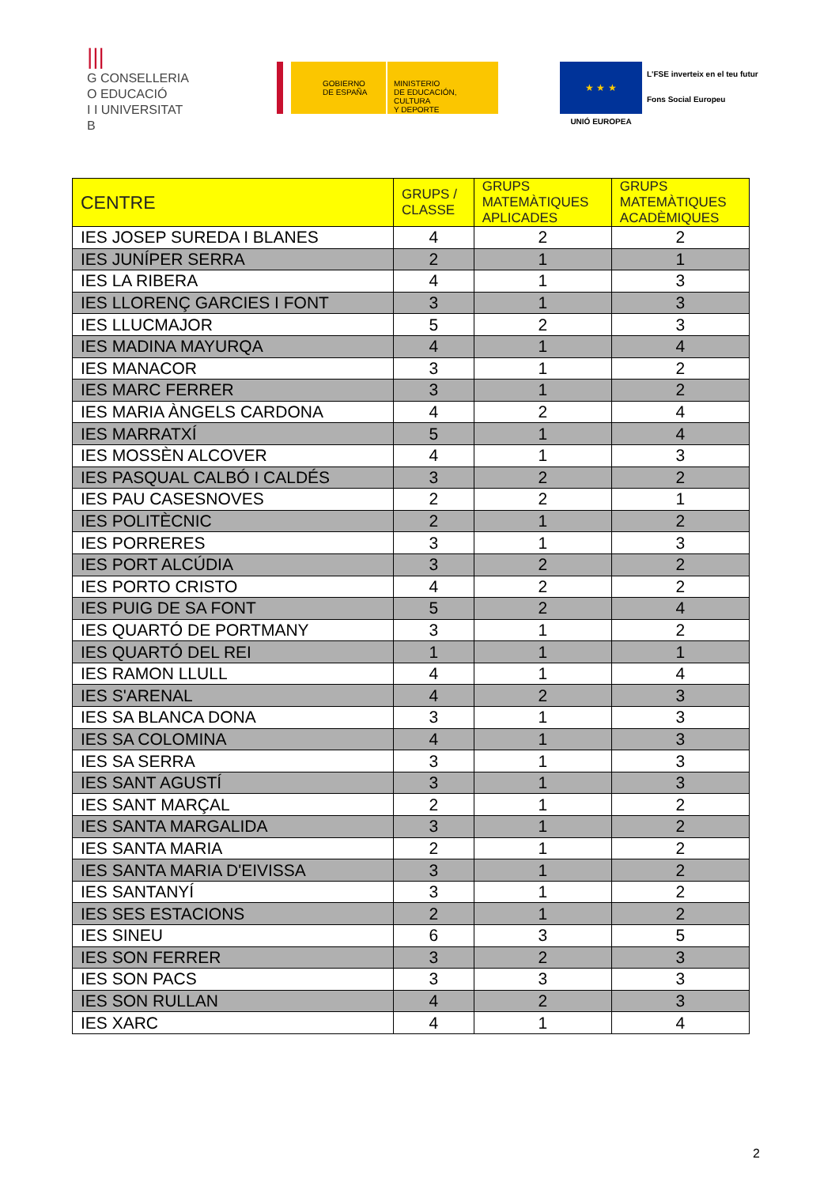|||
G CONSELLERIA
O EDUCACIÓ
I I UNIVERSITAT
B
GOBIERNO
DE ESPAÑA
MINISTERIO
DE EDUCACIÓN, CULTURA
Y DEPORTE
★ ★ ★
UNIÓ EUROPEA
L'FSE inverteix en el teu futur
Fons Social Europeu
| CENTRE | GRUPS / CLASSE | GRUPS MATEMÀTIQUES APLICADES | GRUPS MATEMÀTIQUES ACADÈMIQUES |
| --- | --- | --- | --- |
| IES JOSEP SUREDA I BLANES | 4 | 2 | 2 |
| IES JUNÍPER SERRA | 2 | 1 | 1 |
| IES LA RIBERA | 4 | 1 | 3 |
| IES LLORENÇ GARCIES I FONT | 3 | 1 | 3 |
| IES LLUCMAJOR | 5 | 2 | 3 |
| IES MADINA MAYURQA | 4 | 1 | 4 |
| IES MANACOR | 3 | 1 | 2 |
| IES MARC FERRER | 3 | 1 | 2 |
| IES MARIA ÀNGELS CARDONA | 4 | 2 | 4 |
| IES MARRATXÍ | 5 | 1 | 4 |
| IES MOSSÈN ALCOVER | 4 | 1 | 3 |
| IES PASQUAL CALBÓ I CALDÉS | 3 | 2 | 2 |
| IES PAU CASESNOVES | 2 | 2 | 1 |
| IES POLITÈCNIC | 2 | 1 | 2 |
| IES PORRERES | 3 | 1 | 3 |
| IES PORT ALCÚDIA | 3 | 2 | 2 |
| IES PORTO CRISTO | 4 | 2 | 2 |
| IES PUIG DE SA FONT | 5 | 2 | 4 |
| IES QUARTÓ DE PORTMANY | 3 | 1 | 2 |
| IES QUARTÓ DEL REI | 1 | 1 | 1 |
| IES RAMON LLULL | 4 | 1 | 4 |
| IES S'ARENAL | 4 | 2 | 3 |
| IES SA BLANCA DONA | 3 | 1 | 3 |
| IES SA COLOMINA | 4 | 1 | 3 |
| IES SA SERRA | 3 | 1 | 3 |
| IES SANT AGUSTÍ | 3 | 1 | 3 |
| IES SANT MARÇAL | 2 | 1 | 2 |
| IES SANTA MARGALIDA | 3 | 1 | 2 |
| IES SANTA MARIA | 2 | 1 | 2 |
| IES SANTA MARIA D'EIVISSA | 3 | 1 | 2 |
| IES SANTANYÍ | 3 | 1 | 2 |
| IES SES ESTACIONS | 2 | 1 | 2 |
| IES SINEU | 6 | 3 | 5 |
| IES SON FERRER | 3 | 2 | 3 |
| IES SON PACS | 3 | 3 | 3 |
| IES SON RULLAN | 4 | 2 | 3 |
| IES XARC | 4 | 1 | 4 |
2